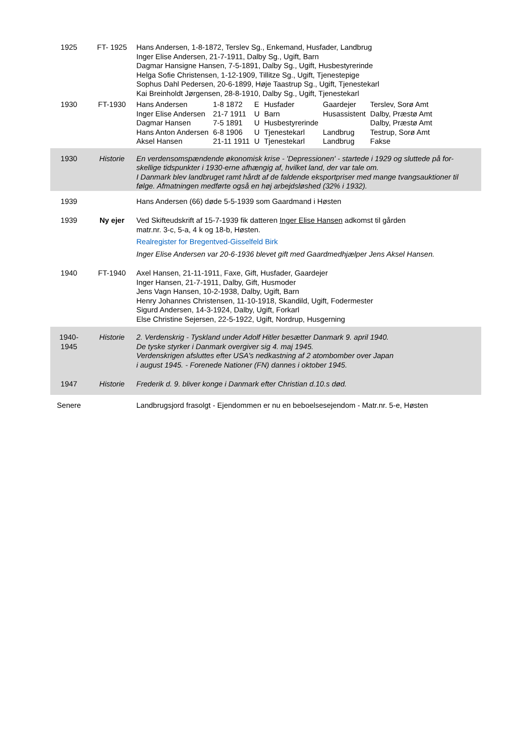| 1925 | FT- 1925 | Hans Andersen, 1-8-1872, Terslev Sg., Enkemand, Husfader, Landbrug Inger Elise Andersen, 21-7-1911, Dalby Sg., Ugift, Barn Dagmar Hansigne Hansen, 7-5-1891, Dalby Sg., Ugift, Husbestyrerinde Helga Sofie Christensen, 1-12-1909, Tillitze Sg., Ugift, Tjenestepige Sophus Dahl Pedersen, 20-6-1899, Høje Taastrup Sg., Ugift, Tjenestekarl Kai Breinholdt Jørgensen, 28-8-1910, Dalby Sg., Ugift, Tjenestekarl |
| 1930 | FT-1930 | / Hans Andersen / 1-8 1872 / E / Husfader / Gaardejer / Terslev, Sorø Amt / / Inger Elise Andersen / 21-7 1911 / U / Barn / Husassistent / Dalby, Præstø Amt / / Dagmar Hansen / 7-5 1891 / U / Husbestyrerinde / / Dalby, Præstø Amt / / Hans Anton Andersen / 6-8 1906 / U / Tjenestekarl / Landbrug / Testrup, Sorø Amt / / Aksel Hansen / 21-11 1911 / U / Tjenestekarl / Landbrug / Fakse / |
| 1930 | Historie | En verdensomspændende økonomisk krise - 'Depressionen' - startede i 1929 og sluttede på for-skellige tidspunkter i 1930-erne afhængig af, hvilket land, der var tale om. I Danmark blev landbruget ramt hårdt af de faldende eksportpriser med mange tvangsauktioner til følge. Afmatningen medførte også en høj arbejdsløshed (32% i 1932). |
| 1939 | | Hans Andersen (66) døde 5-5-1939 som Gaardmand i Høsten |
| 1939 | Ny ejer | Ved Skifteudskrift af 15-7-1939 fik datteren Inger Elise Hansen adkomst til gården matr.nr. 3-c, 5-a, 4 k og 18-b, Høsten. Realregister for Bregentved-Gisselfeld Birk Inger Elise Andersen var 20-6-1936 blevet gift med Gaardmedhjælper Jens Aksel Hansen. |
| 1940 | FT-1940 | Axel Hansen, 21-11-1911, Faxe, Gift, Husfader, Gaardejer Inger Hansen, 21-7-1911, Dalby, Gift, Husmoder Jens Vagn Hansen, 10-2-1938, Dalby, Ugift, Barn Henry Johannes Christensen, 11-10-1918, Skandild, Ugift, Fodermester Sigurd Andersen, 14-3-1924, Dalby, Ugift, Forkarl Else Christine Sejersen, 22-5-1922, Ugift, Nordrup, Husgerning |
| 1940- 1945 | Historie | 2. Verdenskrig - Tyskland under Adolf Hitler besætter Danmark 9. april 1940. De tyske styrker i Danmark overgiver sig 4. maj 1945. Verdenskrigen afsluttes efter USA's nedkastning af 2 atombomber over Japan i august 1945. - Forenede Nationer (FN) dannes i oktober 1945. |
| 1947 | Historie | Frederik d. 9. bliver konge i Danmark efter Christian d.10.s død. |
| Senere | | Landbrugsjord frasolgt - Ejendommen er nu en beboelsesejendom - Matr.nr. 5-e, Høsten |